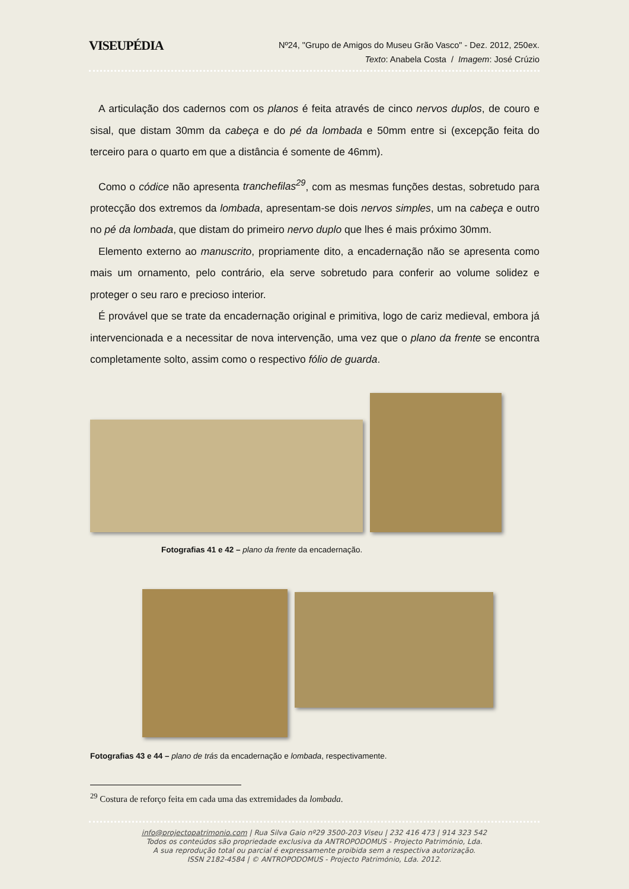VISEUPÉDIA
Nº24, "Grupo de Amigos do Museu Grão Vasco" - Dez. 2012, 250ex.
Texto: Anabela Costa / Imagem: José Crúzio
A articulação dos cadernos com os planos é feita através de cinco nervos duplos, de couro e sisal, que distam 30mm da cabeça e do pé da lombada e 50mm entre si (excepção feita do terceiro para o quarto em que a distância é somente de 46mm).
Como o códice não apresenta tranchefilas<sup>29</sup>, com as mesmas funções destas, sobretudo para protecção dos extremos da lombada, apresentam-se dois nervos simples, um na cabeça e outro no pé da lombada, que distam do primeiro nervo duplo que lhes é mais próximo 30mm.
Elemento externo ao manuscrito, propriamente dito, a encadernação não se apresenta como mais um ornamento, pelo contrário, ela serve sobretudo para conferir ao volume solidez e proteger o seu raro e precioso interior.
É provável que se trate da encadernação original e primitiva, logo de cariz medieval, embora já intervencionada e a necessitar de nova intervenção, uma vez que o plano da frente se encontra completamente solto, assim como o respectivo fólio de guarda.
Fotografias 41 e 42 – plano da frente da encadernação.
Fotografias 43 e 44 – plano de trás da encadernação e lombada, respectivamente.
<sup>29</sup> Costura de reforço feita em cada uma das extremidades da lombada.
info@projectopatrimonio.com | Rua Silva Gaio nº29 3500-203 Viseu | 232 416 473 | 914 323 542
Todos os conteúdos são propriedade exclusiva da ANTROPODOMUS - Projecto Património, Lda.
A sua reprodução total ou parcial é expressamente proibida sem a respectiva autorização.
ISSN 2182-4584 | © ANTROPODOMUS - Projecto Património, Lda. 2012.